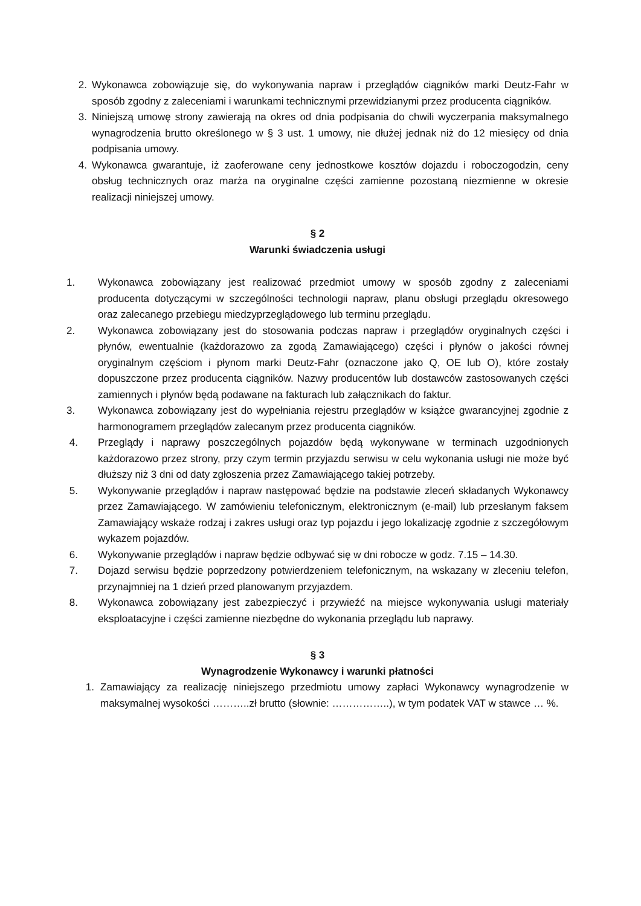2. Wykonawca zobowiązuje się, do wykonywania napraw i przeglądów ciągników marki Deutz-Fahr w sposób zgodny z zaleceniami i warunkami technicznymi przewidzianymi przez producenta ciągników.
3. Niniejszą umowę strony zawierają na okres od dnia podpisania do chwili wyczerpania maksymalnego wynagrodzenia brutto określonego w § 3 ust. 1 umowy, nie dłużej jednak niż do 12 miesięcy od dnia podpisania umowy.
4. Wykonawca gwarantuje, iż zaoferowane ceny jednostkowe kosztów dojazdu i roboczogodzin, ceny obsług technicznych oraz marża na oryginalne części zamienne pozostaną niezmienne w okresie realizacji niniejszej umowy.
§ 2
Warunki świadczenia usługi
1. Wykonawca zobowiązany jest realizować przedmiot umowy w sposób zgodny z zaleceniami producenta dotyczącymi w szczególności technologii napraw, planu obsługi przeglądu okresowego oraz zalecanego przebiegu miedzyprzeglądowego lub terminu przeglądu.
2. Wykonawca zobowiązany jest do stosowania podczas napraw i przeglądów oryginalnych części i płynów, ewentualnie (każdorazowo za zgodą Zamawiającego) części i płynów o jakości równej oryginalnym częściom i płynom marki Deutz-Fahr (oznaczone jako Q, OE lub O), które zostały dopuszczone przez producenta ciągników. Nazwy producentów lub dostawców zastosowanych części zamiennych i płynów będą podawane na fakturach lub załącznikach do faktur.
3. Wykonawca zobowiązany jest do wypełniania rejestru przeglądów w książce gwarancyjnej zgodnie z harmonogramem przeglądów zalecanym przez producenta ciągników.
4. Przeglądy i naprawy poszczególnych pojazdów będą wykonywane w terminach uzgodnionych każdorazowo przez strony, przy czym termin przyjazdu serwisu w celu wykonania usługi nie może być dłuższy niż 3 dni od daty zgłoszenia przez Zamawiającego takiej potrzeby.
5. Wykonywanie przeglądów i napraw następować będzie na podstawie zleceń składanych Wykonawcy przez Zamawiającego. W zamówieniu telefonicznym, elektronicznym (e-mail) lub przesłanym faksem Zamawiający wskaże rodzaj i zakres usługi oraz typ pojazdu i jego lokalizację zgodnie z szczegółowym wykazem pojazdów.
6. Wykonywanie przeglądów i napraw będzie odbywać się w dni robocze w godz. 7.15 – 14.30.
7. Dojazd serwisu będzie poprzedzony potwierdzeniem telefonicznym, na wskazany w zleceniu telefon, przynajmniej na 1 dzień przed planowanym przyjazdem.
8. Wykonawca zobowiązany jest zabezpieczyć i przywieźć na miejsce wykonywania usługi materiały eksploatacyjne i części zamienne niezbędne do wykonania przeglądu lub naprawy.
§ 3
Wynagrodzenie Wykonawcy i warunki płatności
1. Zamawiający za realizację niniejszego przedmiotu umowy zapłaci Wykonawcy wynagrodzenie w maksymalnej wysokości ………..zł brutto (słownie: ……………..), w tym podatek VAT w stawce … %.